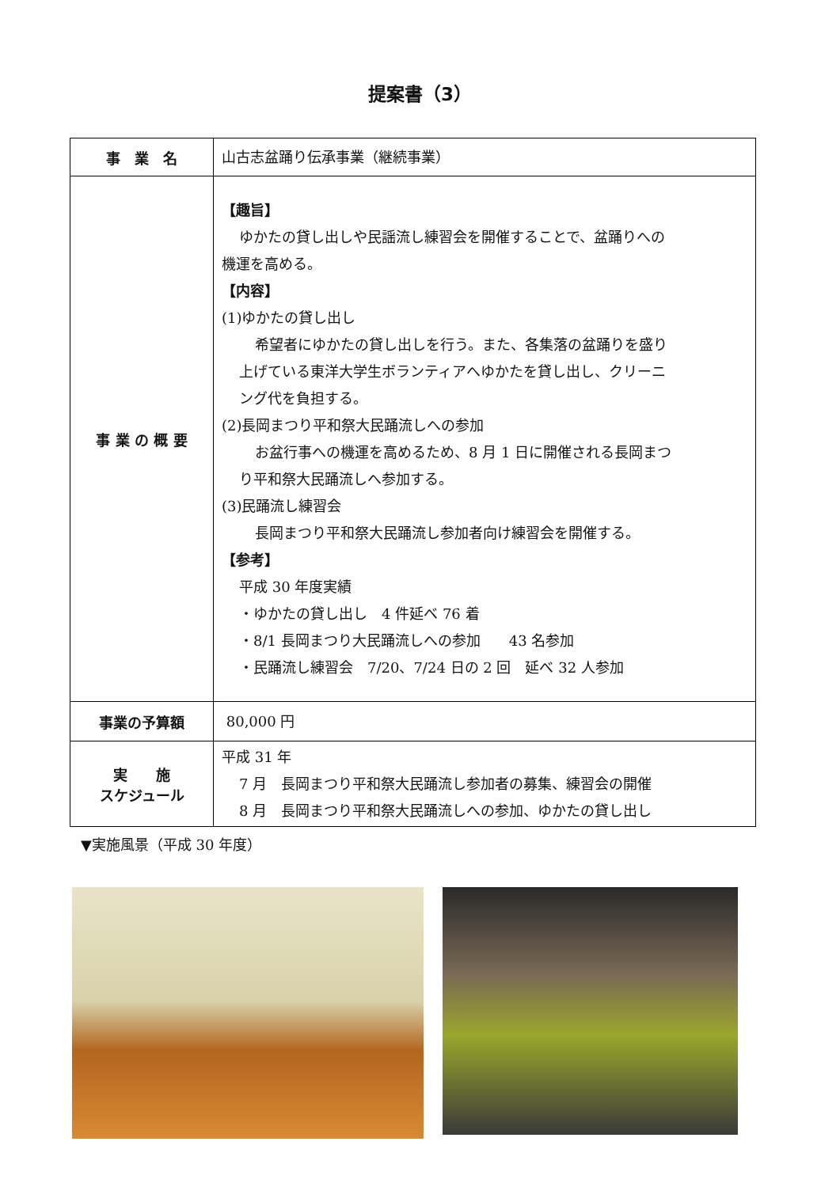提案書（3）
| 事 業 名 | 山古志盆踊り伝承事業（継続事業） |
| 事 業 の 概 要 | 【趣旨】 ゆかたの貸し出しや民謡流し練習会を開催することで、盆踊りへの 機運を高める。 【内容】 (1)ゆかたの貸し出し 希望者にゆかたの貸し出しを行う。また、各集落の盆踊りを盛り 上げている東洋大学生ボランティアへゆかたを貸し出し、クリーニ ング代を負担する。 (2)長岡まつり平和祭大民踊流しへの参加 お盆行事への機運を高めるため、8 月 1 日に開催される長岡まつ り平和祭大民踊流しへ参加する。 (3)民踊流し練習会 長岡まつり平和祭大民踊流し参加者向け練習会を開催する。 【参考】 平成 30 年度実績 ・ゆかたの貸し出し 4 件延べ 76 着 ・8/1 長岡まつり大民踊流しへの参加 43 名参加 ・民踊流し練習会 7/20、7/24 日の 2 回 延べ 32 人参加 |
| 事業の予算額 | 80,000 円 |
| 実 施 スケジュール | 平成 31 年 7 月 長岡まつり平和祭大民踊流し参加者の募集、練習会の開催 8 月 長岡まつり平和祭大民踊流しへの参加、ゆかたの貸し出し |
▼実施風景（平成 30 年度）